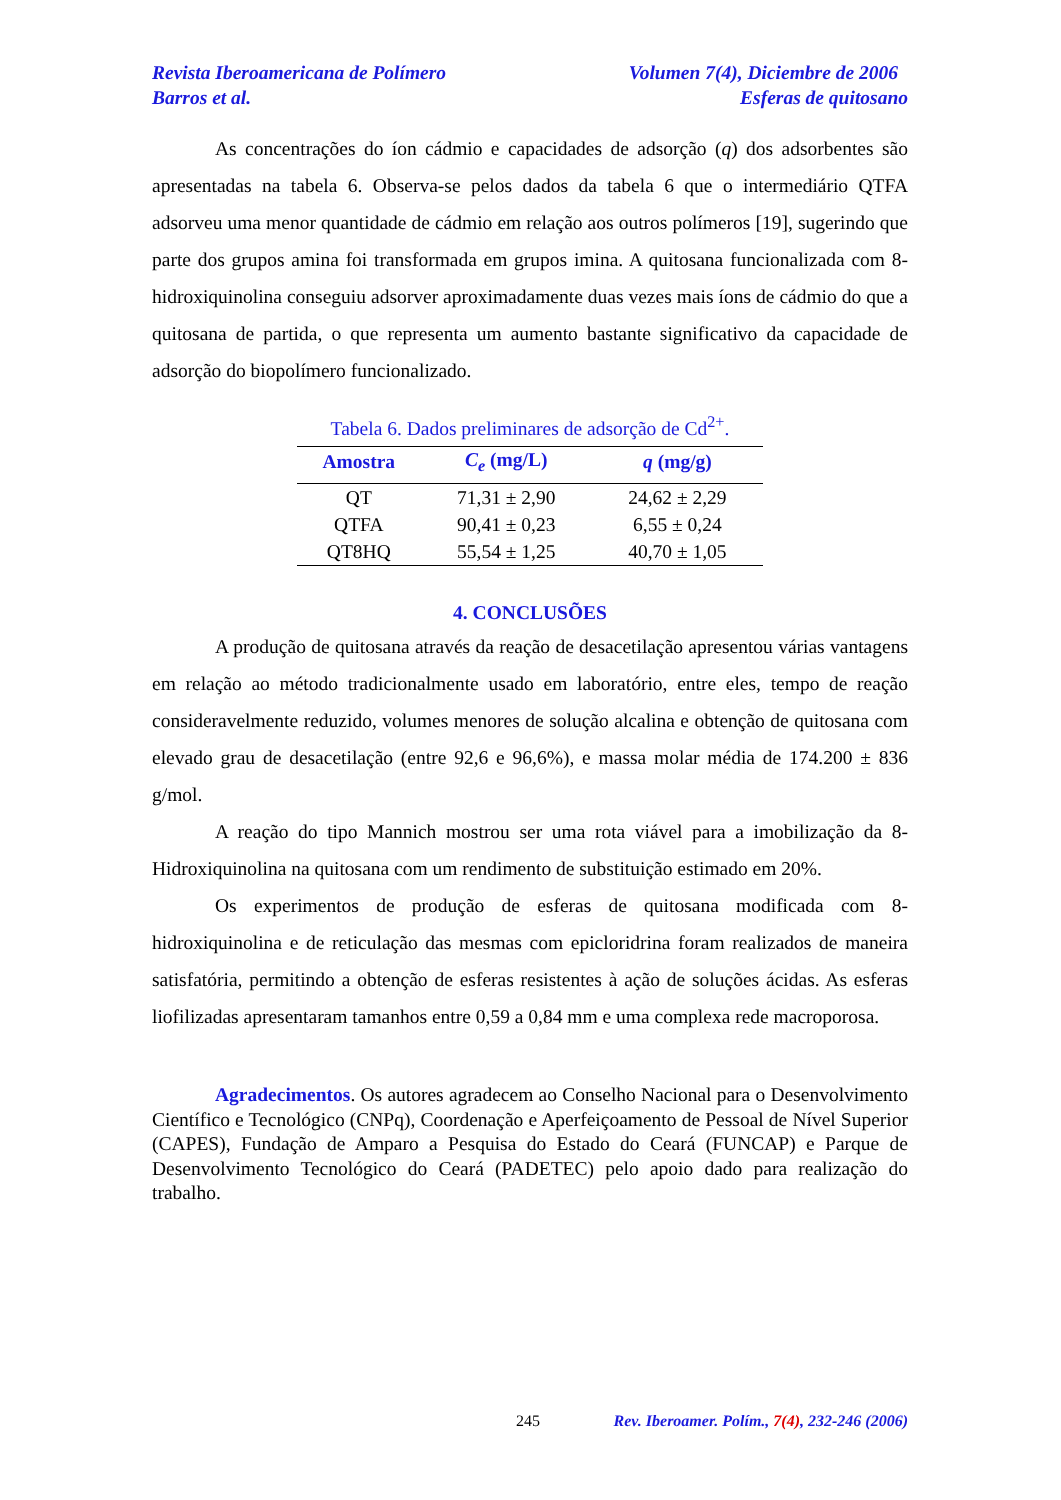Revista Iberoamericana de Polímero Volumen 7(4), Diciembre de 2006
Barros et al. Esferas de quitosano
As concentrações do íon cádmio e capacidades de adsorção (q) dos adsorbentes são apresentadas na tabela 6. Observa-se pelos dados da tabela 6 que o intermediário QTFA adsorveu uma menor quantidade de cádmio em relação aos outros polímeros [19], sugerindo que parte dos grupos amina foi transformada em grupos imina. A quitosana funcionalizada com 8-hidroxiquinolina conseguiu adsorver aproximadamente duas vezes mais íons de cádmio do que a quitosana de partida, o que representa um aumento bastante significativo da capacidade de adsorção do biopolímero funcionalizado.
Tabela 6. Dados preliminares de adsorção de Cd<sup>2+</sup>.
| Amostra | C<sub>e</sub> (mg/L) | q (mg/g) |
| --- | --- | --- |
| QT | 71,31 ± 2,90 | 24,62 ± 2,29 |
| QTFA | 90,41 ± 0,23 | 6,55 ± 0,24 |
| QT8HQ | 55,54 ± 1,25 | 40,70 ± 1,05 |
4. CONCLUSÕES
A produção de quitosana através da reação de desacetilação apresentou várias vantagens em relação ao método tradicionalmente usado em laboratório, entre eles, tempo de reação consideravelmente reduzido, volumes menores de solução alcalina e obtenção de quitosana com elevado grau de desacetilação (entre 92,6 e 96,6%), e massa molar média de 174.200 ± 836 g/mol.
A reação do tipo Mannich mostrou ser uma rota viável para a imobilização da 8-Hidroxiquinolina na quitosana com um rendimento de substituição estimado em 20%.
Os experimentos de produção de esferas de quitosana modificada com 8-hidroxiquinolina e de reticulação das mesmas com epicloridrina foram realizados de maneira satisfatória, permitindo a obtenção de esferas resistentes à ação de soluções ácidas. As esferas liofilizadas apresentaram tamanhos entre 0,59 a 0,84 mm e uma complexa rede macroporosa.
Agradecimentos. Os autores agradecem ao Conselho Nacional para o Desenvolvimento Científico e Tecnológico (CNPq), Coordenação e Aperfeiçoamento de Pessoal de Nível Superior (CAPES), Fundação de Amparo a Pesquisa do Estado do Ceará (FUNCAP) e Parque de Desenvolvimento Tecnológico do Ceará (PADETEC) pelo apoio dado para realização do trabalho.
245 Rev. Iberoamer. Polím., 7(4), 232-246 (2006)